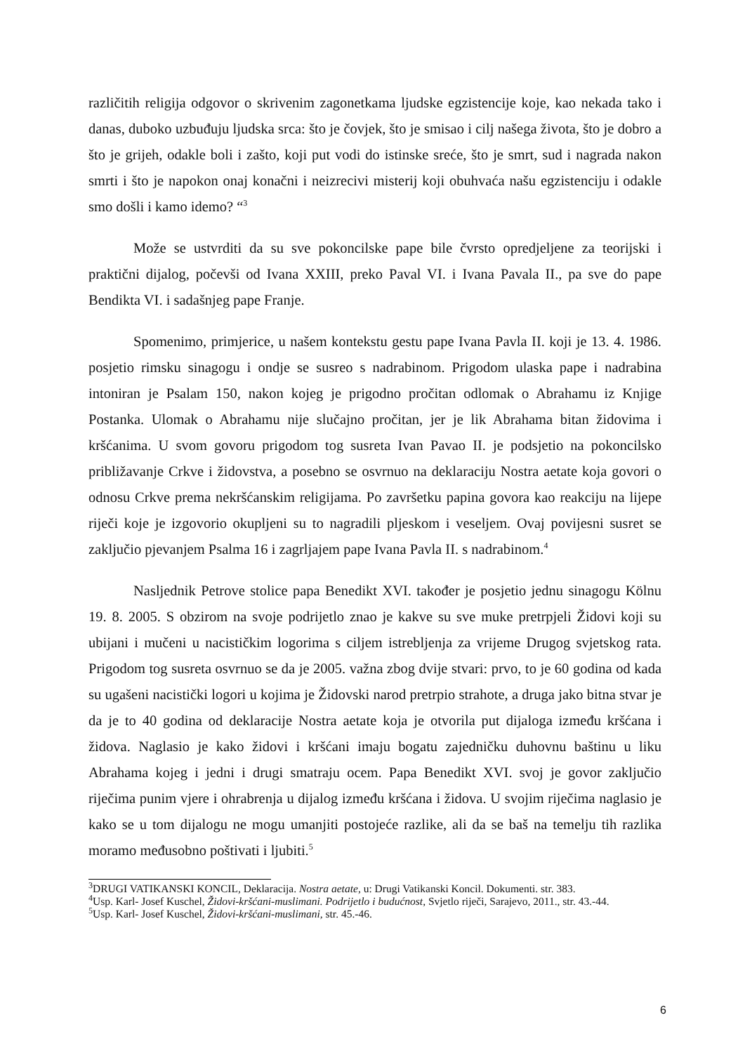različitih religija odgovor o skrivenim zagonetkama ljudske egzistencije koje, kao nekada tako i danas, duboko uzbuđuju ljudska srca: što je čovjek, što je smisao i cilj našega života, što je dobro a što je grijeh, odakle boli i zašto, koji put vodi do istinske sreće, što je smrt, sud i nagrada nakon smrti i što je napokon onaj konačni i neizrecivi misterij koji obuhvaća našu egzistenciju i odakle smo došli i kamo idemo? “<sup>3</sup>
Može se ustvrditi da su sve pokoncilske pape bile čvrsto opredjeljene za teorijski i praktični dijalog, počevši od Ivana XXIII, preko Paval VI. i Ivana Pavala II., pa sve do pape Bendikta VI. i sadašnjeg pape Franje.
Spomenimo, primjerice, u našem kontekstu gestu pape Ivana Pavla II. koji je 13. 4. 1986. posjetio rimsku sinagogu i ondje se susreo s nadrabinom. Prigodom ulaska pape i nadrabina intoniran je Psalam 150, nakon kojeg je prigodno pročitan odlomak o Abrahamu iz Knjige Postanka. Ulomak o Abrahamu nije slučajno pročitan, jer je lik Abrahama bitan židovima i kršćanima. U svom govoru prigodom tog susreta Ivan Pavao II. je podsjetio na pokoncilsko približavanje Crkve i židovstva, a posebno se osvrnuo na deklaraciju Nostra aetate koja govori o odnosu Crkve prema nekršćanskim religijama. Po završetku papina govora kao reakciju na lijepe riječi koje je izgovorio okupljeni su to nagradili pljeskom i veseljem. Ovaj povijesni susret se zaključio pjevanjem Psalma 16 i zagrljajem pape Ivana Pavla II. s nadrabinom.<sup>4</sup>
Nasljednik Petrove stolice papa Benedikt XVI. također je posjetio jednu sinagogu Kölnu 19. 8. 2005. S obzirom na svoje podrijetlo znao je kakve su sve muke pretrpjeli Židovi koji su ubijani i mučeni u nacističkim logorima s ciljem istrebljenja za vrijeme Drugog svjetskog rata. Prigodom tog susreta osvrnuo se da je 2005. važna zbog dvije stvari: prvo, to je 60 godina od kada su ugašeni nacistički logori u kojima je Židovski narod pretrpio strahote, a druga jako bitna stvar je da je to 40 godina od deklaracije Nostra aetate koja je otvorila put dijaloga između kršćana i židova. Naglasio je kako židovi i kršćani imaju bogatu zajedničku duhovnu baštinu u liku Abrahama kojeg i jedni i drugi smatraju ocem. Papa Benedikt XVI. svoj je govor zaključio riječima punim vjere i ohrabrenja u dijalog između kršćana i židova. U svojim riječima naglasio je kako se u tom dijalogu ne mogu umanjiti postojeće razlike, ali da se baš na temelju tih razlika moramo međusobno poštivati i ljubiti.<sup>5</sup>
<sup>3</sup> DRUGI VATIKANSKI KONCIL, Deklaracija. Nostra aetate, u: Drugi Vatikanski Koncil. Dokumenti. str. 383.
<sup>4</sup> Usp. Karl- Josef Kuschel, Židovi-kršćani-muslimani. Podrijetlo i budućnost, Svjetlo riječi, Sarajevo, 2011., str. 43.-44.
<sup>5</sup> Usp. Karl- Josef Kuschel, Židovi-kršćani-muslimani, str. 45.-46.
6